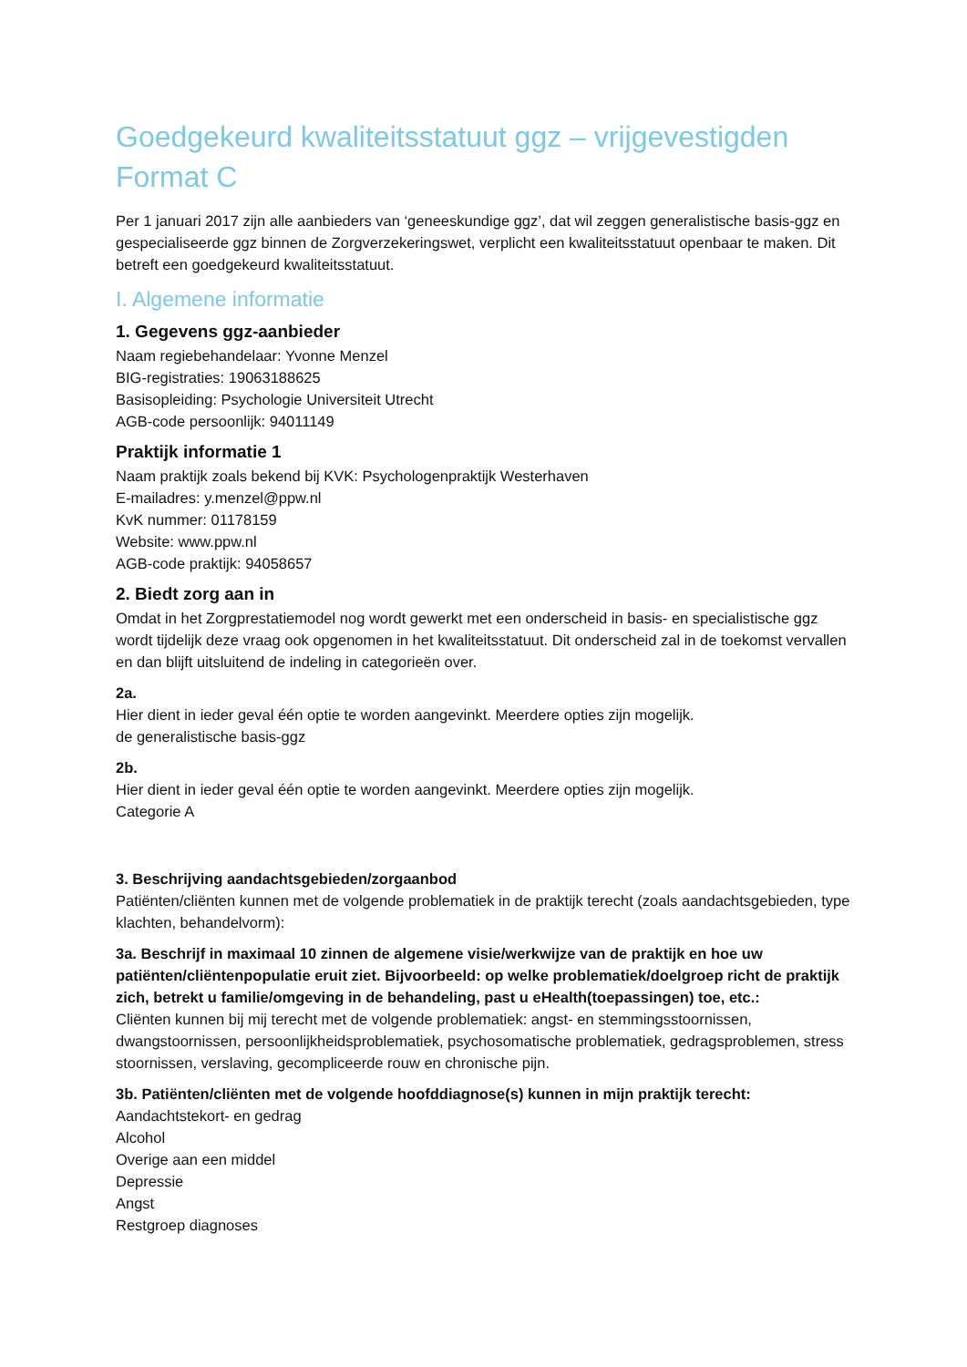Goedgekeurd kwaliteitsstatuut ggz – vrijgevestigden
Format C
Per 1 januari 2017 zijn alle aanbieders van ‘geneeskundige ggz’, dat wil zeggen generalistische basis-ggz en gespecialiseerde ggz binnen de Zorgverzekeringswet, verplicht een kwaliteitsstatuut openbaar te maken. Dit betreft een goedgekeurd kwaliteitsstatuut.
I. Algemene informatie
1. Gegevens ggz-aanbieder
Naam regiebehandelaar: Yvonne Menzel
BIG-registraties: 19063188625
Basisopleiding: Psychologie Universiteit Utrecht
AGB-code persoonlijk: 94011149
Praktijk informatie 1
Naam praktijk zoals bekend bij KVK: Psychologenpraktijk Westerhaven
E-mailadres: y.menzel@ppw.nl
KvK nummer: 01178159
Website: www.ppw.nl
AGB-code praktijk: 94058657
2. Biedt zorg aan in
Omdat in het Zorgprestatiemodel nog wordt gewerkt met een onderscheid in basis- en specialistische ggz wordt tijdelijk deze vraag ook opgenomen in het kwaliteitsstatuut. Dit onderscheid zal in de toekomst vervallen en dan blijft uitsluitend de indeling in categorieën over.
2a.
Hier dient in ieder geval één optie te worden aangevinkt. Meerdere opties zijn mogelijk.
de generalistische basis-ggz
2b.
Hier dient in ieder geval één optie te worden aangevinkt. Meerdere opties zijn mogelijk.
Categorie A
3. Beschrijving aandachtsgebieden/zorgaanbod
Patiënten/cliënten kunnen met de volgende problematiek in de praktijk terecht (zoals aandachtsgebieden, type klachten, behandelvorm):
3a. Beschrijf in maximaal 10 zinnen de algemene visie/werkwijze van de praktijk en hoe uw patiënten/cliëntenpopulatie eruit ziet. Bijvoorbeeld: op welke problematiek/doelgroep richt de praktijk zich, betrekt u familie/omgeving in de behandeling, past u eHealth(toepassingen) toe, etc.:
Cliënten kunnen bij mij terecht met de volgende problematiek: angst- en stemmingsstoornissen, dwangstoornissen, persoonlijkheidsproblematiek, psychosomatische problematiek, gedragsproblemen, stress stoornissen, verslaving, gecompliceerde rouw en chronische pijn.
3b. Patiënten/cliënten met de volgende hoofddiagnose(s) kunnen in mijn praktijk terecht:
Aandachtstekort- en gedrag
Alcohol
Overige aan een middel
Depressie
Angst
Restgroep diagnoses